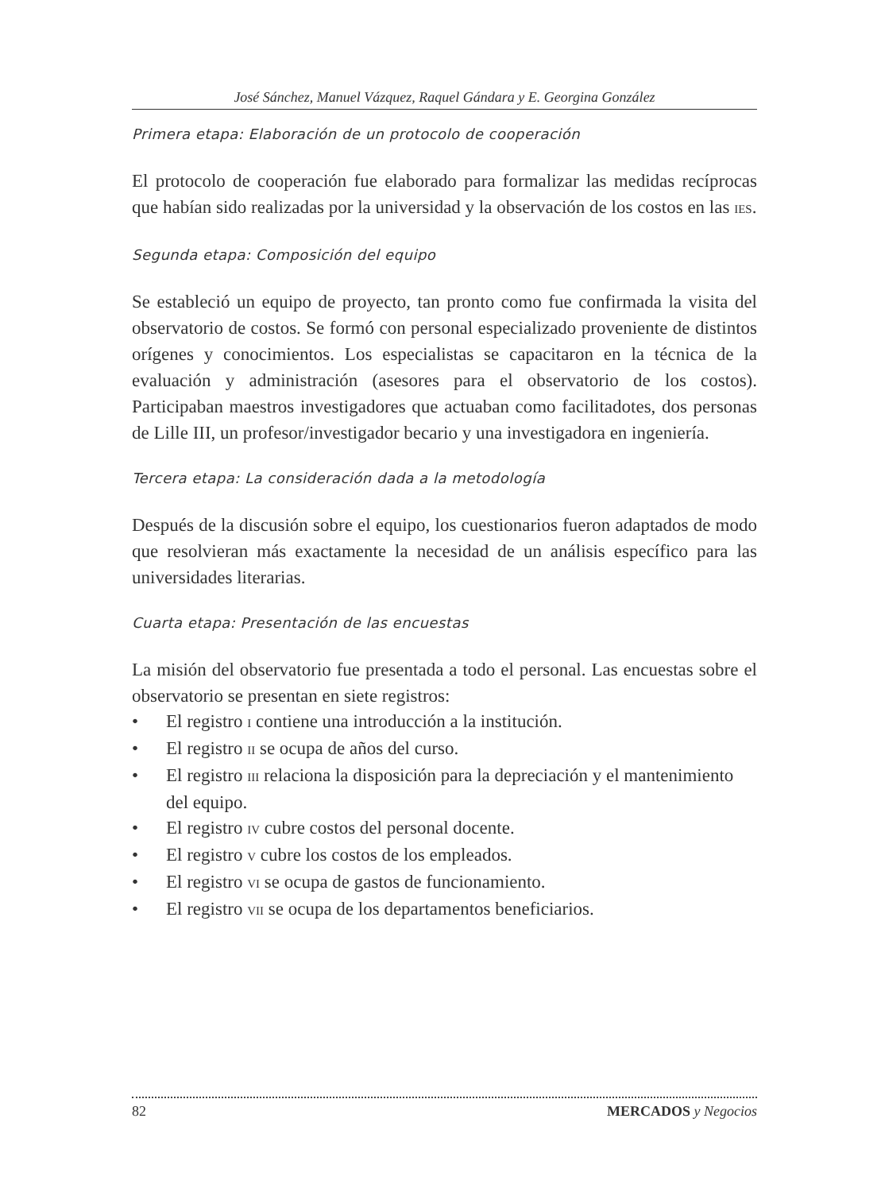José Sánchez, Manuel Vázquez, Raquel Gándara y E. Georgina González
Primera etapa: Elaboración de un protocolo de cooperación
El protocolo de cooperación fue elaborado para formalizar las medidas recíprocas que habían sido realizadas por la universidad y la observación de los costos en las IES.
Segunda etapa: Composición del equipo
Se estableció un equipo de proyecto, tan pronto como fue confirmada la visita del observatorio de costos. Se formó con personal especializado proveniente de distintos orígenes y conocimientos. Los especialistas se capacitaron en la técnica de la evaluación y administración (asesores para el observatorio de los costos). Participaban maestros investigadores que actuaban como facilitadotes, dos personas de Lille III, un profesor/investigador becario y una investigadora en ingeniería.
Tercera etapa: La consideración dada a la metodología
Después de la discusión sobre el equipo, los cuestionarios fueron adaptados de modo que resolvieran más exactamente la necesidad de un análisis específico para las universidades literarias.
Cuarta etapa: Presentación de las encuestas
La misión del observatorio fue presentada a todo el personal. Las encuestas sobre el observatorio se presentan en siete registros:
• El registro I contiene una introducción a la institución.
• El registro II se ocupa de años del curso.
• El registro III relaciona la disposición para la depreciación y el mantenimiento del equipo.
• El registro IV cubre costos del personal docente.
• El registro V cubre los costos de los empleados.
• El registro VI se ocupa de gastos de funcionamiento.
• El registro VII se ocupa de los departamentos beneficiarios.
82 MERCADOS y Negocios